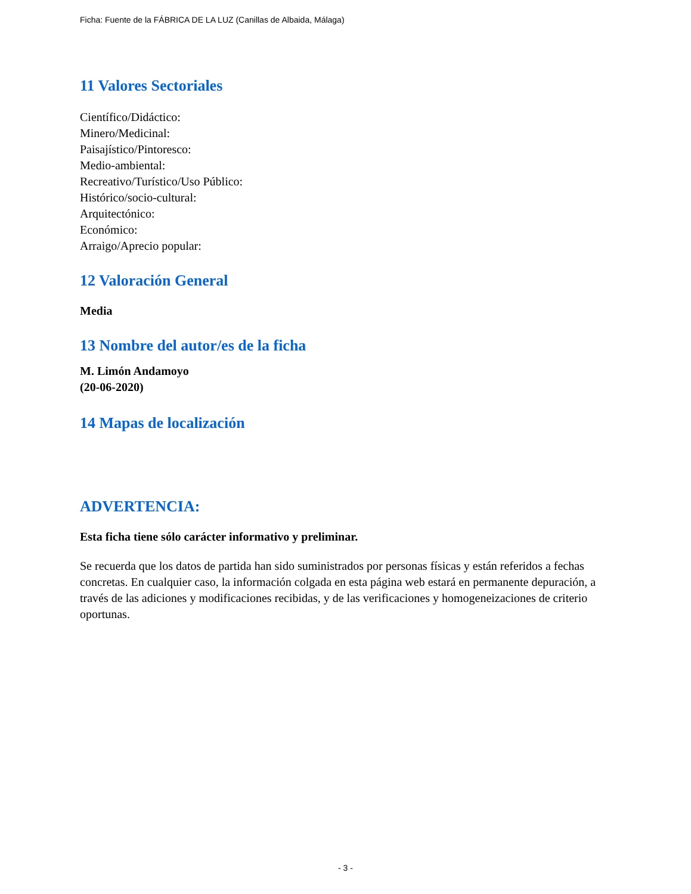Ficha: Fuente de la FÁBRICA DE LA LUZ (Canillas de Albaida, Málaga)
11 Valores Sectoriales
Científico/Didáctico:
Minero/Medicinal:
Paisajístico/Pintoresco:
Medio-ambiental:
Recreativo/Turístico/Uso Público:
Histórico/socio-cultural:
Arquitectónico:
Económico:
Arraigo/Aprecio popular:
12 Valoración General
Media
13 Nombre del autor/es de la ficha
M. Limón Andamoyo
(20-06-2020)
14 Mapas de localización
ADVERTENCIA:
Esta ficha tiene sólo carácter informativo y preliminar.
Se recuerda que los datos de partida han sido suministrados por personas físicas y están referidos a fechas concretas. En cualquier caso, la información colgada en esta página web estará en permanente depuración, a través de las adiciones y modificaciones recibidas, y de las verificaciones y homogeneizaciones de criterio oportunas.
- 3 -